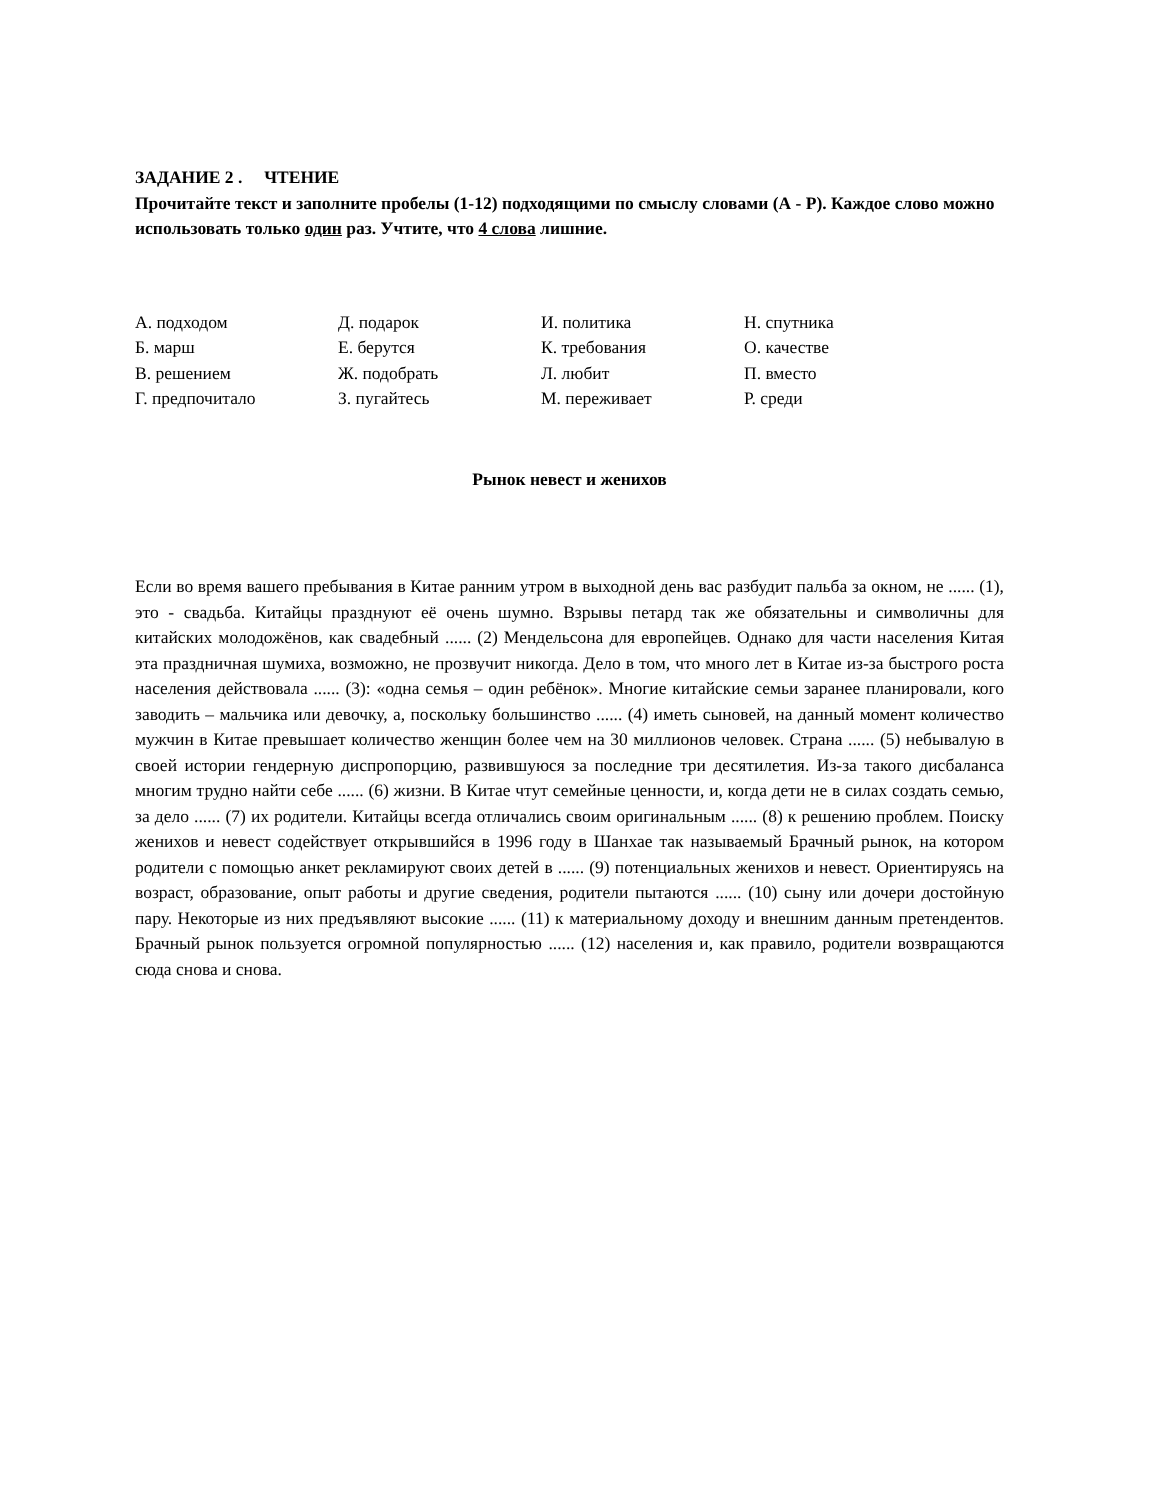ЗАДАНИЕ 2 . ЧТЕНИЕ
Прочитайте текст и заполните пробелы (1-12) подходящими по смыслу словами (А - Р). Каждое слово можно использовать только один раз. Учтите, что 4 слова лишние.
А. подходом
Д. подарок
И. политика
Н. спутника
Б. марш
Е. берутся
К. требования
О. качестве
В. решением
Ж. подобрать
Л. любит
П. вместо
Г. предпочитало
З. пугайтесь
М. переживает
Р. среди
Рынок невест и женихов
Если во время вашего пребывания в Китае ранним утром в выходной день вас разбудит пальба за окном, не ...... (1), это - свадьба. Китайцы празднуют её очень шумно. Взрывы петард так же обязательны и символичны для китайских молодожёнов, как свадебный ...... (2) Мендельсона для европейцев. Однако для части населения Китая эта праздничная шумиха, возможно, не прозвучит никогда. Дело в том, что много лет в Китае из-за быстрого роста населения действовала ...... (3): «одна семья – один ребёнок». Многие китайские семьи заранее планировали, кого заводить – мальчика или девочку, а, поскольку большинство ...... (4) иметь сыновей, на данный момент количество мужчин в Китае превышает количество женщин более чем на 30 миллионов человек. Страна ...... (5) небывалую в своей истории гендерную диспропорцию, развившуюся за последние три десятилетия. Из-за такого дисбаланса многим трудно найти себе ...... (6) жизни. В Китае чтут семейные ценности, и, когда дети не в силах создать семью, за дело ...... (7) их родители. Китайцы всегда отличались своим оригинальным ...... (8) к решению проблем. Поиску женихов и невест содействует открывшийся в 1996 году в Шанхае так называемый Брачный рынок, на котором родители с помощью анкет рекламируют своих детей в ...... (9) потенциальных женихов и невест. Ориентируясь на возраст, образование, опыт работы и другие сведения, родители пытаются ...... (10) сыну или дочери достойную пару. Некоторые из них предъявляют высокие ...... (11) к материальному доходу и внешним данным претендентов. Брачный рынок пользуется огромной популярностью ...... (12) населения и, как правило, родители возвращаются сюда снова и снова.